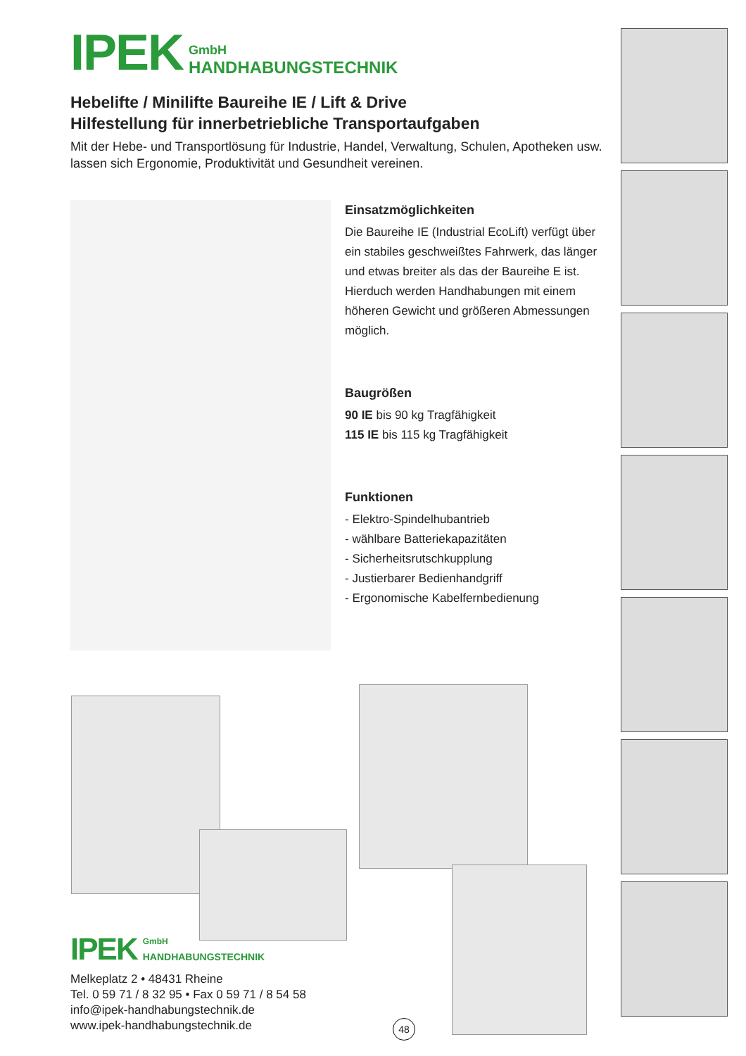IPEK GmbH
HANDHABUNGSTECHNIK
Hebelifte / Minilifte Baureihe IE / Lift & Drive
Hilfestellung für innerbetriebliche Transportaufgaben
Mit der Hebe- und Transportlösung für Industrie, Handel, Verwaltung, Schulen, Apotheken usw. lassen sich Ergonomie, Produktivität und Gesundheit vereinen.
Einsatzmöglichkeiten
Die Baureihe IE (Industrial EcoLift) verfügt über ein stabiles geschweißtes Fahrwerk, das länger und etwas breiter als das der Baureihe E ist. Hierduch werden Handhabungen mit einem höheren Gewicht und größeren Abmessungen möglich.
Baugrößen
90 IE bis 90 kg Tragfähigkeit
115 IE bis 115 kg Tragfähigkeit
Funktionen
- Elektro-Spindelhubantrieb
- wählbare Batteriekapazitäten
- Sicherheitsrutschkupplung
- Justierbarer Bedienhandgriff
- Ergonomische Kabelfernbedienung
IPEK GmbH
HANDHABUNGSTECHNIK
Melkeplatz 2 • 48431 Rheine
Tel. 0 59 71 / 8 32 95 • Fax 0 59 71 / 8 54 58
info@ipek-handhabungstechnik.de
www.ipek-handhabungstechnik.de
48